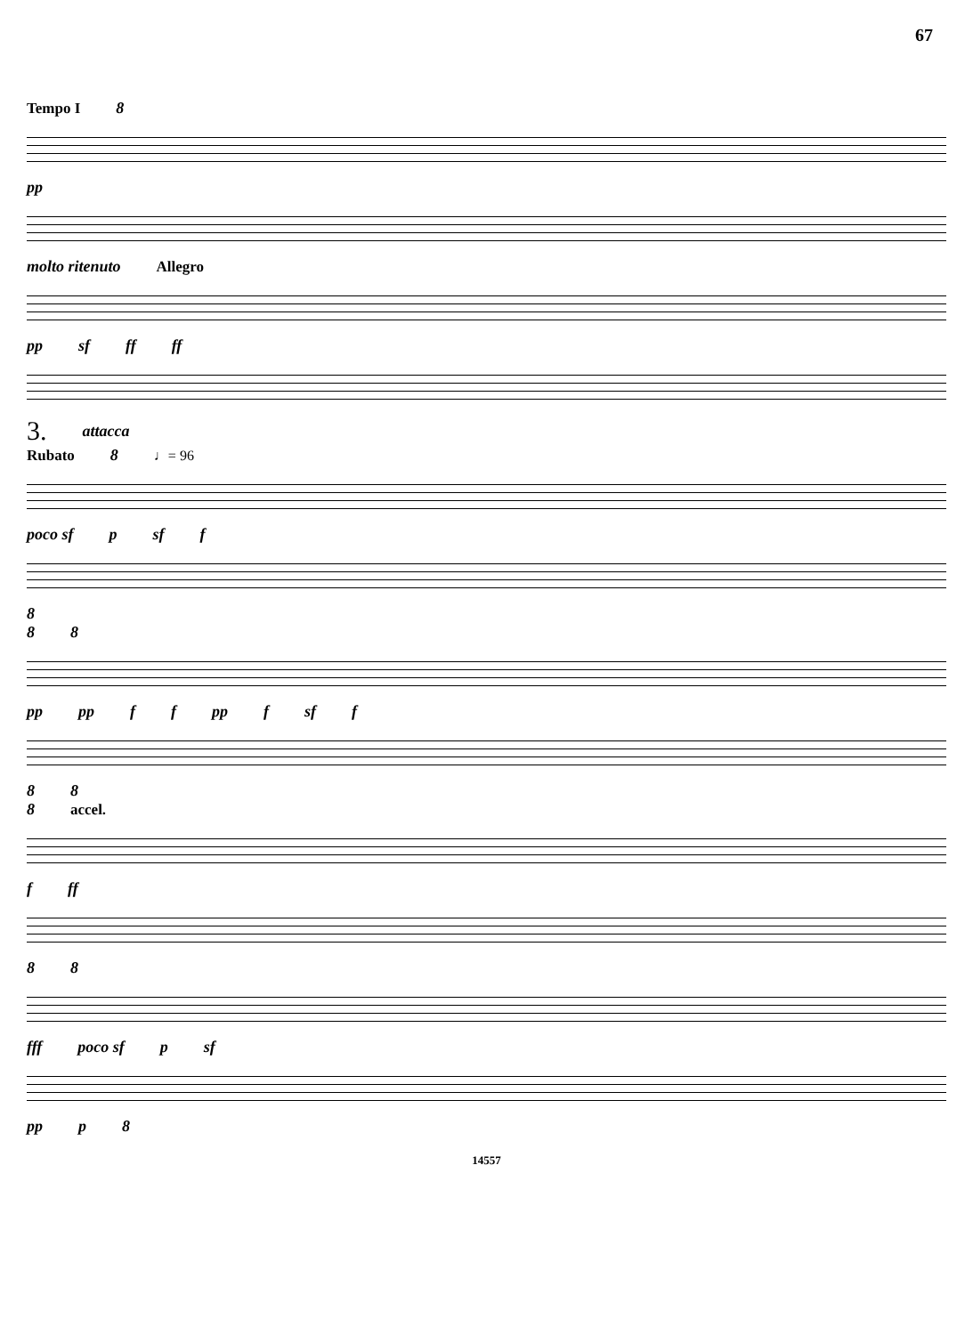67
Tempo I 8
pp
molto ritenuto Allegro
pp sf ff ff
3. attacca
Rubato 8 ♩= 96
poco sf p sf f
8
8 8
pp pp f f pp f sf f
8 8
8 accel.
fff
8 8
fff poco sf p sf
pp p 8
14557